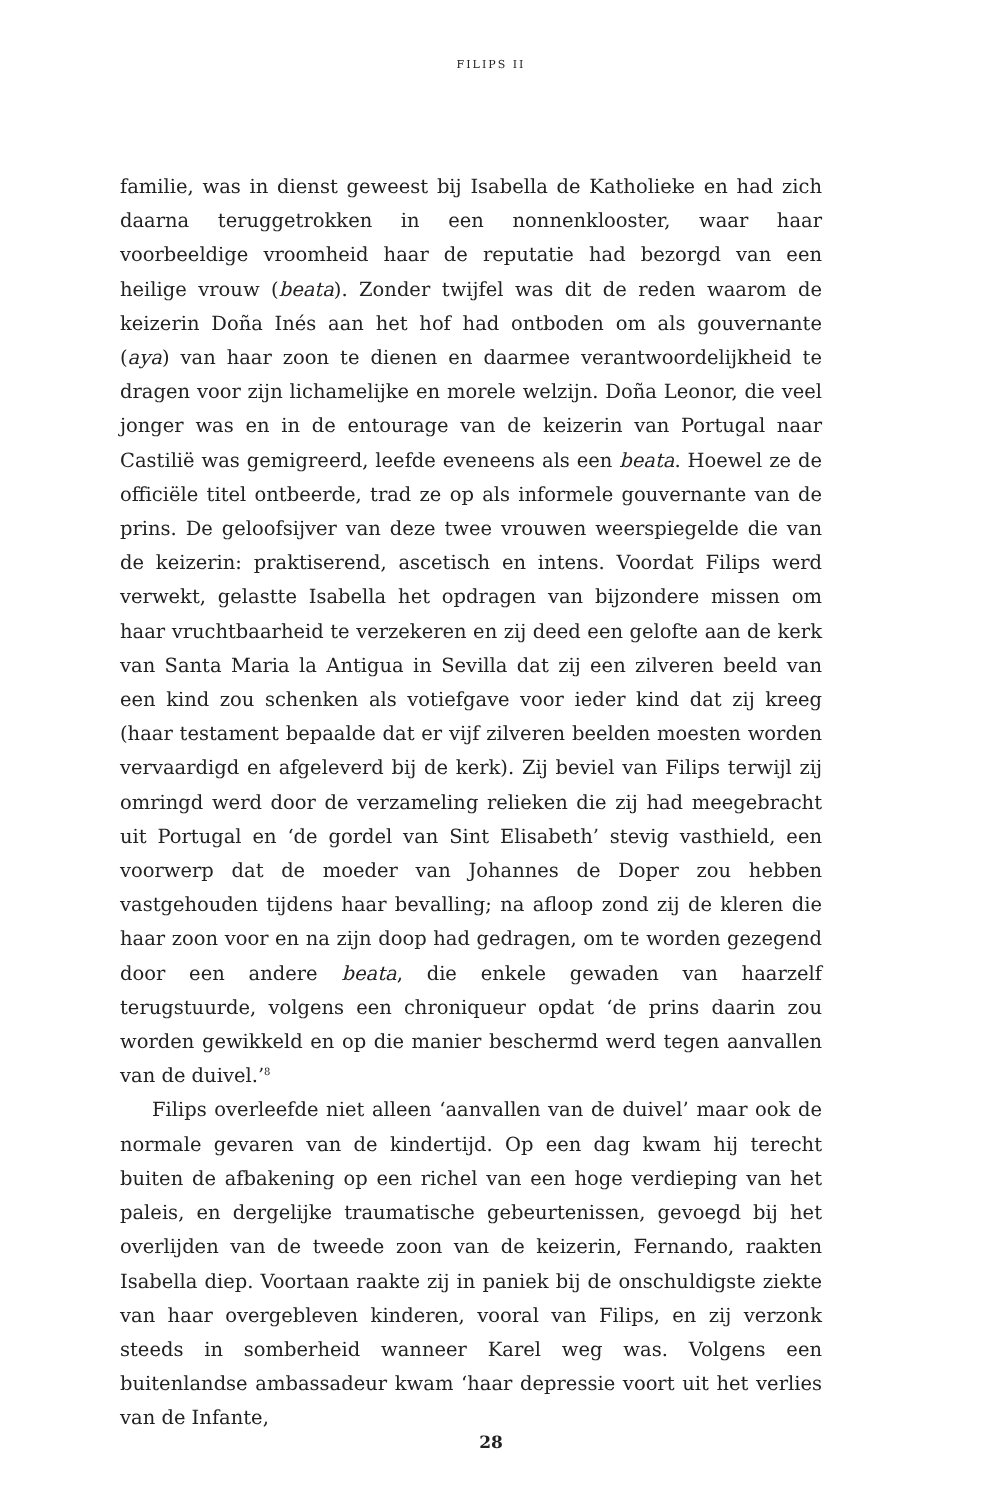FILIPS II
familie, was in dienst geweest bij Isabella de Katholieke en had zich daarna teruggetrokken in een nonnenklooster, waar haar voorbeeldige vroomheid haar de reputatie had bezorgd van een heilige vrouw (beata). Zonder twijfel was dit de reden waarom de keizerin Doña Inés aan het hof had ontboden om als gouvernante (aya) van haar zoon te dienen en daarmee verantwoordelijkheid te dragen voor zijn lichamelijke en morele welzijn. Doña Leonor, die veel jonger was en in de entourage van de keizerin van Portugal naar Castilië was gemigreerd, leefde eveneens als een beata. Hoewel ze de officiële titel ontbeerde, trad ze op als informele gouvernante van de prins. De geloofsijver van deze twee vrouwen weerspiegelde die van de keizerin: praktiserend, ascetisch en intens. Voordat Filips werd verwekt, gelastte Isabella het opdragen van bijzondere missen om haar vruchtbaarheid te verzekeren en zij deed een gelofte aan de kerk van Santa Maria la Antigua in Sevilla dat zij een zilveren beeld van een kind zou schenken als votiefgave voor ieder kind dat zij kreeg (haar testament bepaalde dat er vijf zilveren beelden moesten worden vervaardigd en afgeleverd bij de kerk). Zij beviel van Filips terwijl zij omringd werd door de verzameling relieken die zij had meegebracht uit Portugal en ‘de gordel van Sint Elisabeth’ stevig vasthield, een voorwerp dat de moeder van Johannes de Doper zou hebben vastgehouden tijdens haar bevalling; na afloop zond zij de kleren die haar zoon voor en na zijn doop had gedragen, om te worden gezegend door een andere beata, die enkele gewaden van haarzelf terugstuurde, volgens een chroniqueur opdat ‘de prins daarin zou worden gewikkeld en op die manier beschermd werd tegen aanvallen van de duivel.’<sup>8</sup>
Filips overleefde niet alleen ‘aanvallen van de duivel’ maar ook de normale gevaren van de kindertijd. Op een dag kwam hij terecht buiten de afbakening op een richel van een hoge verdieping van het paleis, en dergelijke traumatische gebeurtenissen, gevoegd bij het overlijden van de tweede zoon van de keizerin, Fernando, raakten Isabella diep. Voortaan raakte zij in paniek bij de onschuldigste ziekte van haar overgebleven kinderen, vooral van Filips, en zij verzonk steeds in somberheid wanneer Karel weg was. Volgens een buitenlandse ambassadeur kwam ‘haar depressie voort uit het verlies van de Infante,
28